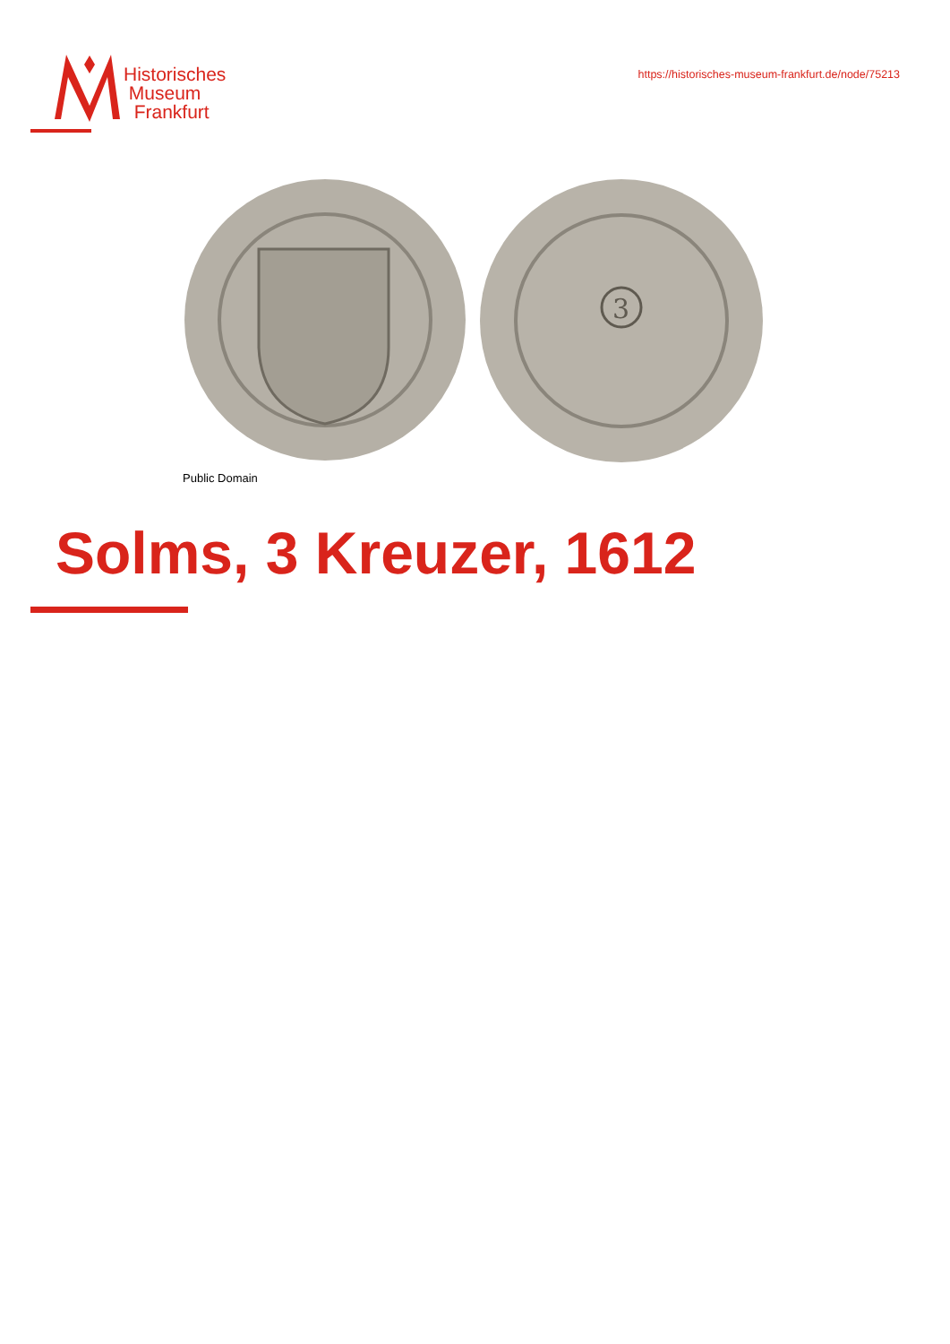Historisches
Museum
Frankfurt
https://historisches-museum-frankfurt.de/node/75213
3
Public Domain
Solms, 3 Kreuzer, 1612